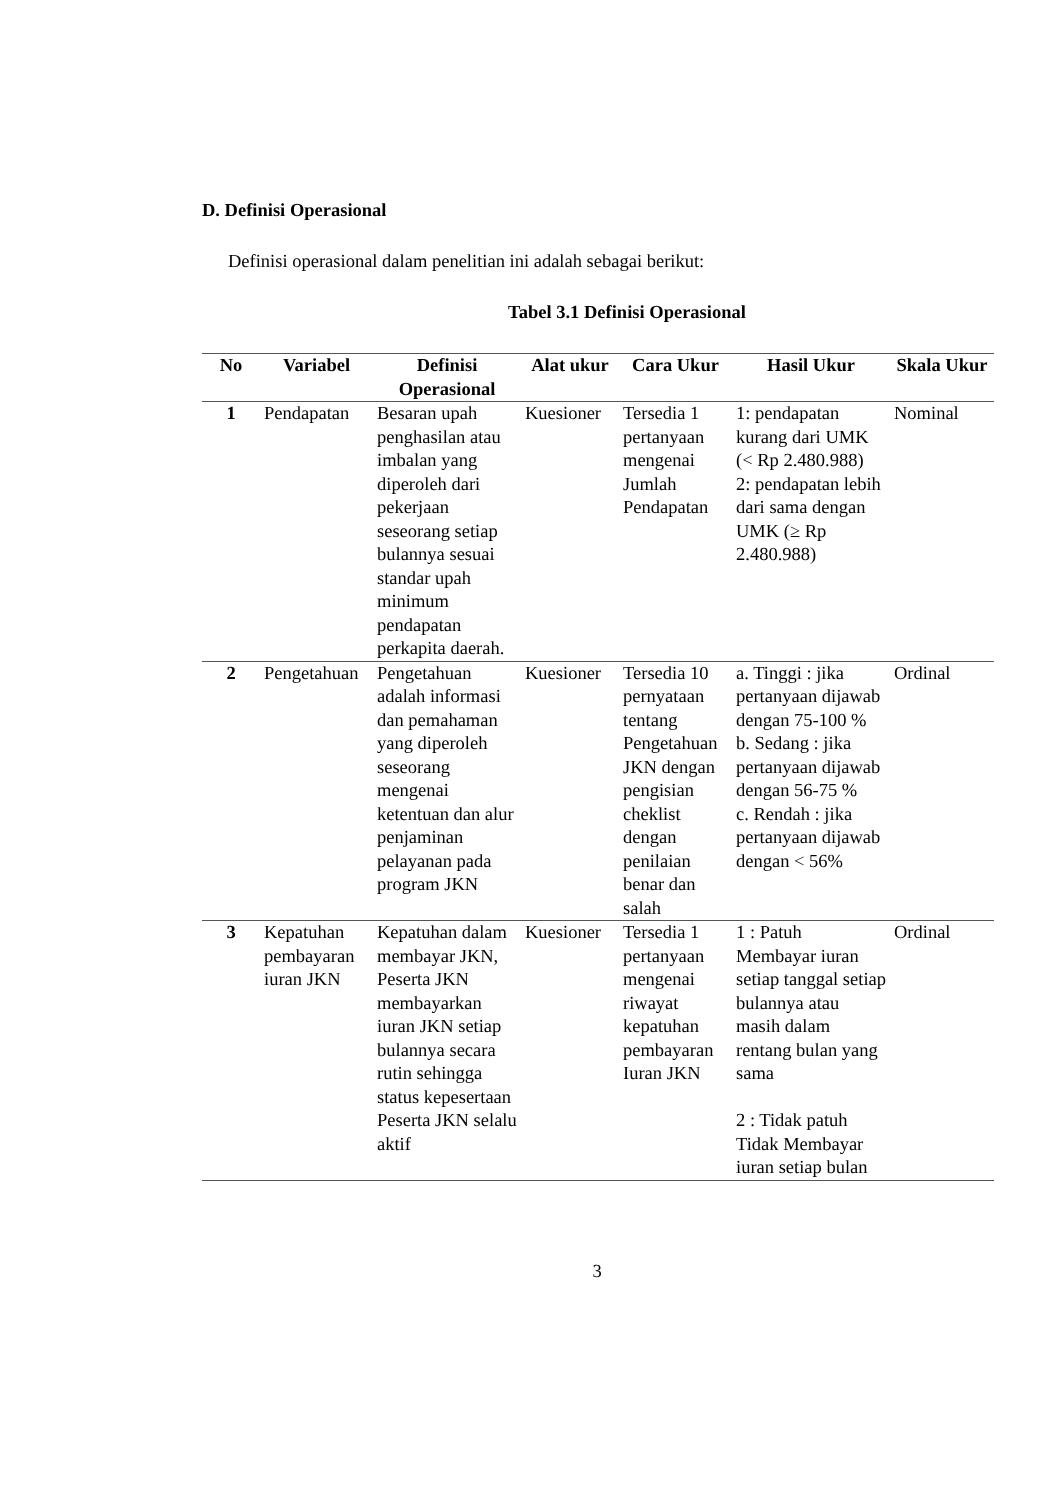D. Definisi Operasional
Definisi operasional dalam penelitian ini adalah sebagai berikut:
Tabel 3.1 Definisi Operasional
| No | Variabel | Definisi Operasional | Alat ukur | Cara Ukur | Hasil Ukur | Skala Ukur |
| --- | --- | --- | --- | --- | --- | --- |
| 1 | Pendapatan | Besaran upah penghasilan atau imbalan yang diperoleh dari pekerjaan seseorang setiap bulannya sesuai standar upah minimum pendapatan perkapita daerah. | Kuesioner | Tersedia 1 pertanyaan mengenai Jumlah Pendapatan | 1: pendapatan kurang dari UMK (< Rp 2.480.988) 2: pendapatan lebih dari sama dengan UMK (≥ Rp 2.480.988) | Nominal |
| 2 | Pengetahuan | Pengetahuan adalah informasi dan pemahaman yang diperoleh seseorang mengenai ketentuan dan alur penjaminan pelayanan pada program JKN | Kuesioner | Tersedia 10 pernyataan tentang Pengetahuan JKN dengan pengisian cheklist dengan penilaian benar dan salah | a. Tinggi : jika pertanyaan dijawab dengan 75-100 % b. Sedang : jika pertanyaan dijawab dengan 56-75 % c. Rendah : jika pertanyaan dijawab dengan < 56% | Ordinal |
| 3 | Kepatuhan pembayaran iuran JKN | Kepatuhan dalam membayar JKN, Peserta JKN membayarkan iuran JKN setiap bulannya secara rutin sehingga status kepesertaan Peserta JKN selalu aktif | Kuesioner | Tersedia 1 pertanyaan mengenai riwayat kepatuhan pembayaran Iuran JKN | 1 : Patuh Membayar iuran setiap tanggal setiap bulannya atau masih dalam rentang bulan yang sama 2 : Tidak patuh Tidak Membayar iuran setiap bulan | Ordinal |
3